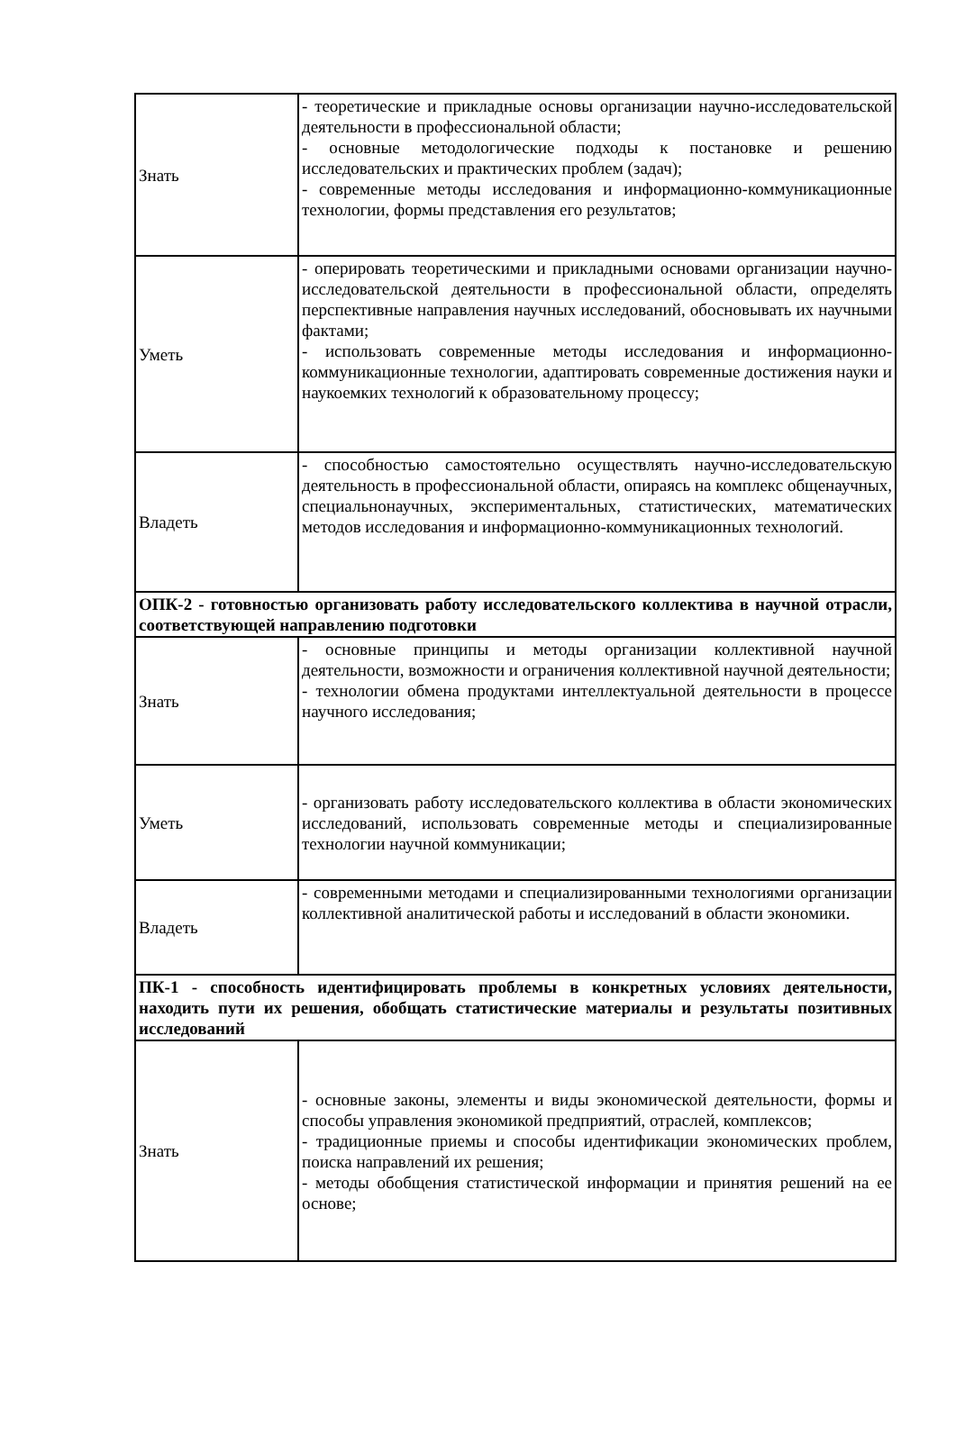| Знать | - теоретические и прикладные основы организации научно-исследовательской деятельности в профессиональной области; - основные методологические подходы к постановке и решению исследовательских и практических проблем (задач); - современные методы исследования и информационно-коммуникационные технологии, формы представления его результатов; |
| Уметь | - оперировать теоретическими и прикладными основами организации научно-исследовательской деятельности в профессиональной области, определять перспективные направления научных исследований, обосновывать их научными фактами; - использовать современные методы исследования и информационно-коммуникационные технологии, адаптировать современные достижения науки и наукоемких технологий к образовательному процессу; |
| Владеть | - способностью самостоятельно осуществлять научно-исследовательскую деятельность в профессиональной области, опираясь на комплекс общенаучных, специальнонаучных, экспериментальных, статистических, математических методов исследования и информационно-коммуникационных технологий. |
| ОПК-2 - готовностью организовать работу исследовательского коллектива в научной отрасли, соответствующей направлению подготовки | |
| Знать | - основные принципы и методы организации коллективной научной деятельности, возможности и ограничения коллективной научной деятельности; - технологии обмена продуктами интеллектуальной деятельности в процессе научного исследования; |
| Уметь | - организовать работу исследовательского коллектива в области экономических исследований, использовать современные методы и специализированные технологии научной коммуникации; |
| Владеть | - современными методами и специализированными технологиями организации коллективной аналитической работы и исследований в области экономики. |
| ПК-1 - способность идентифицировать проблемы в конкретных условиях деятельности, находить пути их решения, обобщать статистические материалы и результаты позитивных исследований | |
| Знать | - основные законы, элементы и виды экономической деятельности, формы и способы управления экономикой предприятий, отраслей, комплексов; - традиционные приемы и способы идентификации экономических проблем, поиска направлений их решения; - методы обобщения статистической информации и принятия решений на ее основе; |